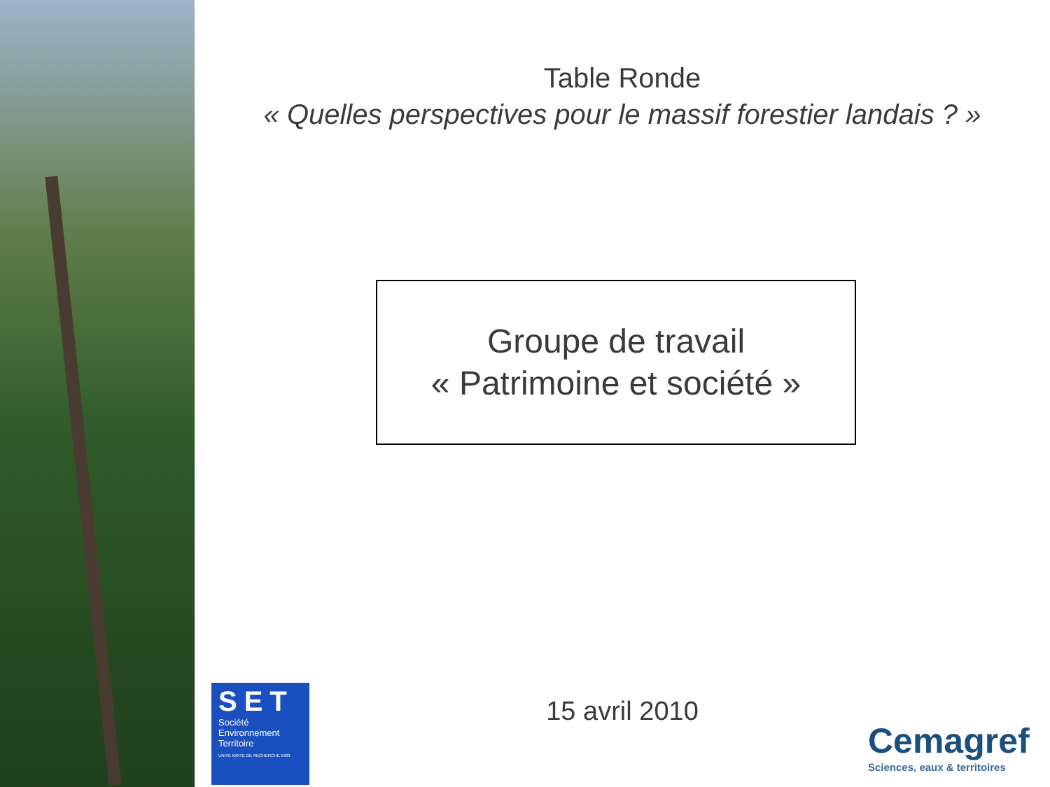Table Ronde
« Quelles perspectives pour le massif forestier landais ? »
Groupe de travail
« Patrimoine et société »
15 avril 2010
SET
Société
Environnement
Territoire
UNITÉ MIXTE DE RECHERCHE 5603
Cemagref
Sciences, eaux & territoires